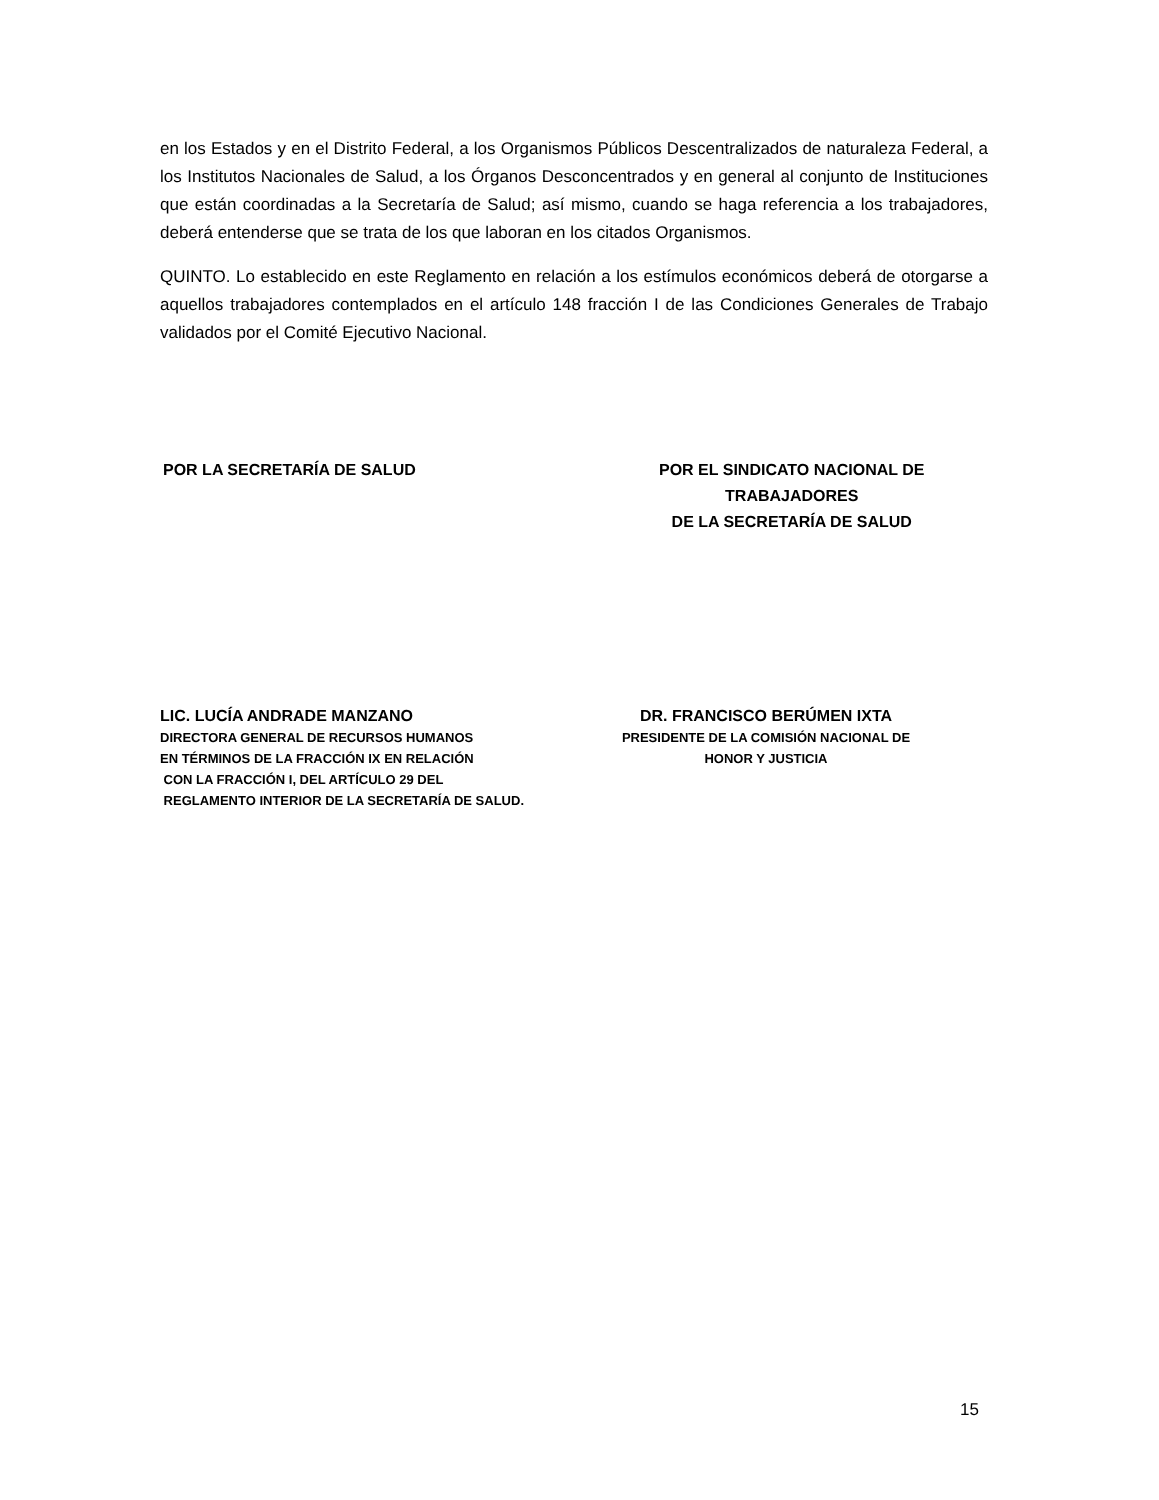en los Estados y en el Distrito Federal, a los Organismos Públicos Descentralizados de naturaleza Federal, a los Institutos Nacionales de Salud, a los Órganos Desconcentrados y en general al conjunto de Instituciones que están coordinadas a la Secretaría de Salud; así mismo, cuando se haga referencia a los trabajadores, deberá entenderse que se trata de los que laboran en los citados Organismos.
QUINTO. Lo establecido en este Reglamento en relación a los estímulos económicos deberá de otorgarse a aquellos trabajadores contemplados en el artículo 148 fracción I de las Condiciones Generales de Trabajo validados por el Comité Ejecutivo Nacional.
POR LA SECRETARÍA DE SALUD POR EL SINDICATO NACIONAL DE TRABAJADORES
DE LA SECRETARÍA DE SALUD
LIC. LUCÍA ANDRADE MANZANO
DIRECTORA GENERAL DE RECURSOS HUMANOS
EN TÉRMINOS DE LA FRACCIÓN IX EN RELACIÓN
CON LA FRACCIÓN I, DEL ARTÍCULO 29 DEL
REGLAMENTO INTERIOR DE LA SECRETARÍA DE SALUD.
DR. FRANCISCO BERÚMEN IXTA
PRESIDENTE DE LA COMISIÓN NACIONAL DE
HONOR Y JUSTICIA
15